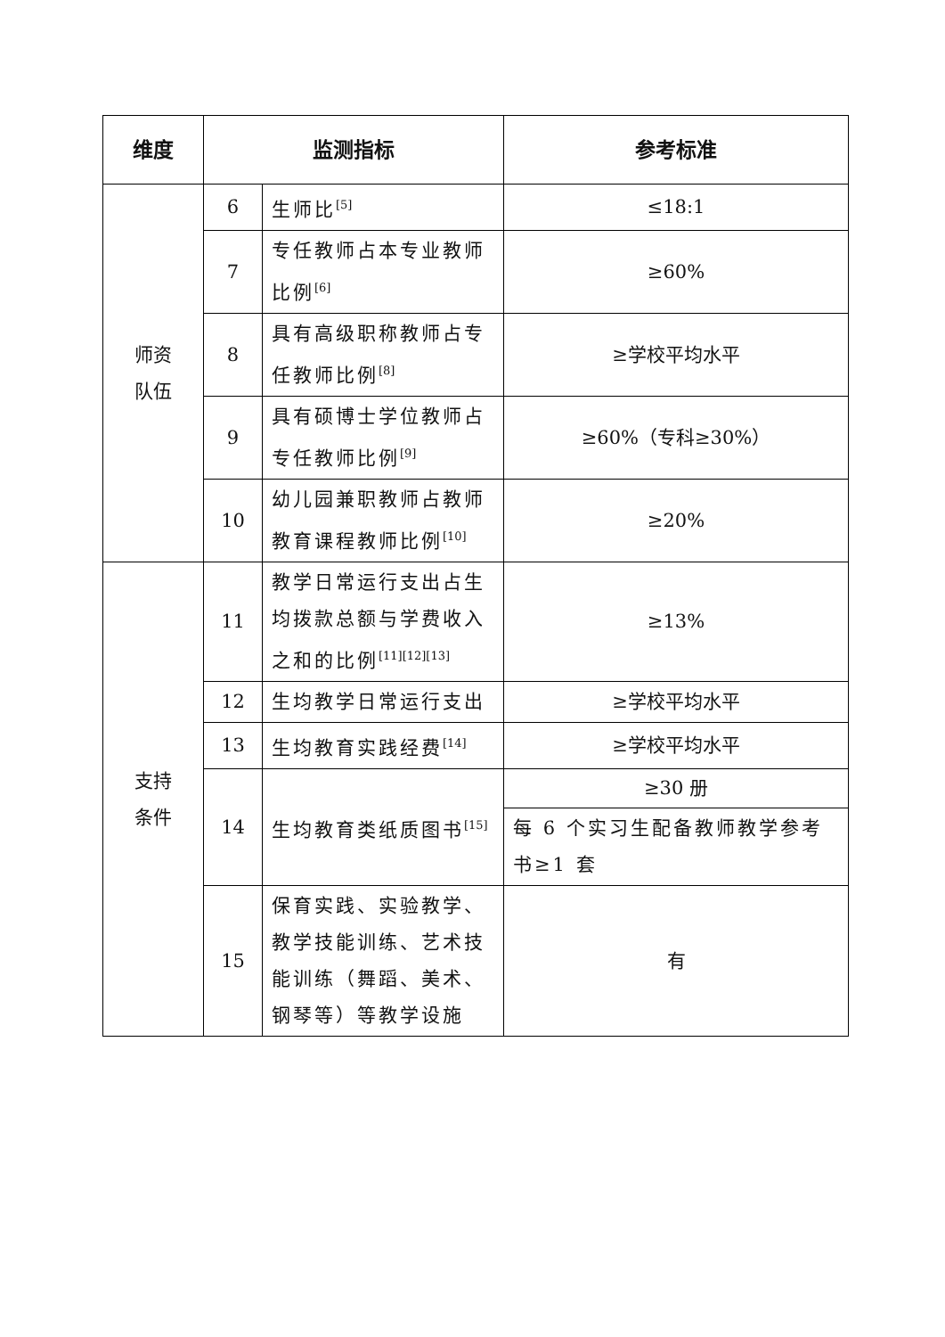| 维度 | 监测指标 | | 参考标准 |
| --- | --- | --- | --- |
| 师资 队伍 | 6 | 生师比<sup>[5]</sup> | ≤18:1 |
| | 7 | 专任教师占本专业教师比例<sup>[6]</sup> | ≥60% |
| | 8 | 具有高级职称教师占专任教师比例<sup>[8]</sup> | ≥学校平均水平 |
| | 9 | 具有硕博士学位教师占专任教师比例<sup>[9]</sup> | ≥60%（专科≥30%） |
| | 10 | 幼儿园兼职教师占教师教育课程教师比例<sup>[10]</sup> | ≥20% |
| 支持 条件 | 11 | 教学日常运行支出占生均拨款总额与学费收入之和的比例<sup>[11][12][13]</sup> | ≥13% |
| | 12 | 生均教学日常运行支出 | ≥学校平均水平 |
| | 13 | 生均教育实践经费<sup>[14]</sup> | ≥学校平均水平 |
| | 14 | 生均教育类纸质图书<sup>[15]</sup> | ≥30 册 |
| | | | 每 6 个实习生配备教师教学参考书≥1 套 |
| | 15 | 保育实践、实验教学、教学技能训练、艺术技能训练（舞蹈、美术、钢琴等）等教学设施 | 有 |